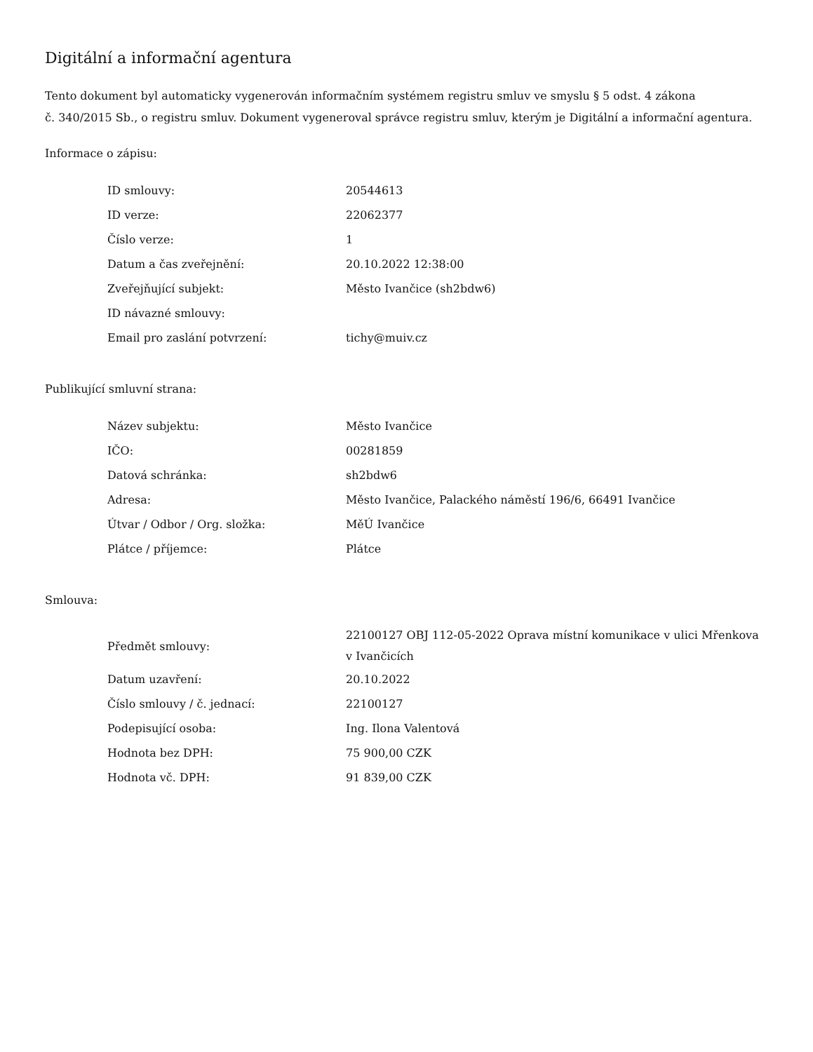Digitální a informační agentura
Tento dokument byl automaticky vygenerován informačním systémem registru smluv ve smyslu § 5 odst. 4 zákona
č. 340/2015 Sb., o registru smluv. Dokument vygeneroval správce registru smluv, kterým je Digitální a informační agentura.
Informace o zápisu:
| ID smlouvy: | 20544613 |
| ID verze: | 22062377 |
| Číslo verze: | 1 |
| Datum a čas zveřejnění: | 20.10.2022 12:38:00 |
| Zveřejňující subjekt: | Město Ivančice (sh2bdw6) |
| ID návazné smlouvy: | |
| Email pro zaslání potvrzení: | tichy@muiv.cz |
Publikující smluvní strana:
| Název subjektu: | Město Ivančice |
| IČO: | 00281859 |
| Datová schránka: | sh2bdw6 |
| Adresa: | Město Ivančice, Palackého náměstí 196/6, 66491 Ivančice |
| Útvar / Odbor / Org. složka: | MěÚ Ivančice |
| Plátce / příjemce: | Plátce |
Smlouva:
| Předmět smlouvy: | 22100127 OBJ 112-05-2022 Oprava místní komunikace v ulici Mřenkova v Ivančicích |
| Datum uzavření: | 20.10.2022 |
| Číslo smlouvy / č. jednací: | 22100127 |
| Podepisující osoba: | Ing. Ilona Valentová |
| Hodnota bez DPH: | 75 900,00 CZK |
| Hodnota vč. DPH: | 91 839,00 CZK |